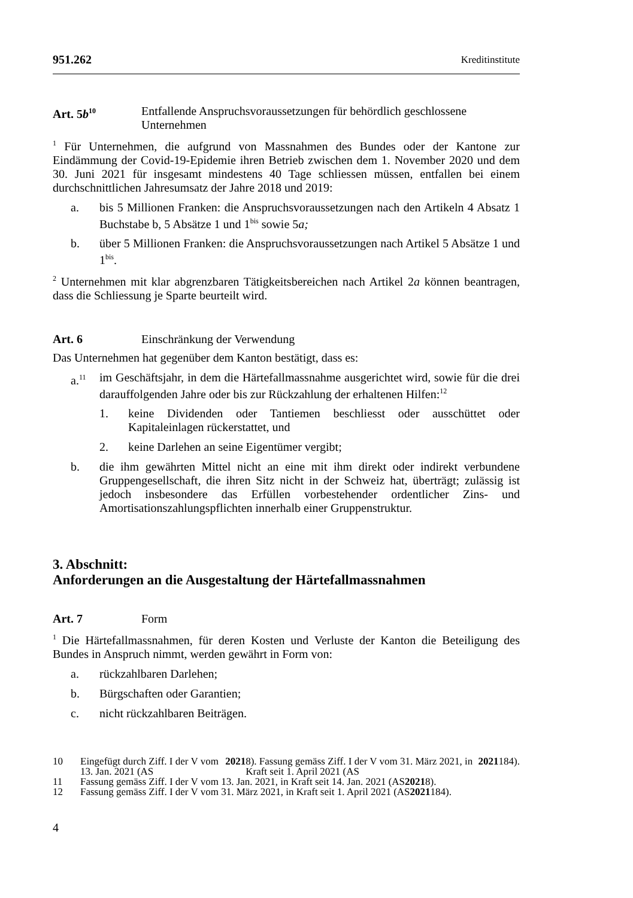951.262 Kreditinstitute
Art. 5b<sup>10</sup>
Entfallende Anspruchsvoraussetzungen für behördlich geschlossene Unternehmen
<sup>1</sup> Für Unternehmen, die aufgrund von Massnahmen des Bundes oder der Kantone zur Eindämmung der Covid-19-Epidemie ihren Betrieb zwischen dem 1. November 2020 und dem 30. Juni 2021 für insgesamt mindestens 40 Tage schliessen müssen, entfallen bei einem durchschnittlichen Jahresumsatz der Jahre 2018 und 2019:
a. bis 5 Millionen Franken: die Anspruchsvoraussetzungen nach den Artikeln 4 Absatz 1 Buchstabe b, 5 Absätze 1 und 1<sup>bis</sup> sowie 5a;
b. über 5 Millionen Franken: die Anspruchsvoraussetzungen nach Artikel 5 Absätze 1 und 1<sup>bis</sup>.
<sup>2</sup> Unternehmen mit klar abgrenzbaren Tätigkeitsbereichen nach Artikel 2a können beantragen, dass die Schliessung je Sparte beurteilt wird.
Art. 6 Einschränkung der Verwendung
Das Unternehmen hat gegenüber dem Kanton bestätigt, dass es:
a.<sup>11</sup>
im Geschäftsjahr, in dem die Härtefallmassnahme ausgerichtet wird, sowie für die drei darauffolgenden Jahre oder bis zur Rückzahlung der erhaltenen Hilfen:<sup>12</sup>
1. keine Dividenden oder Tantiemen beschliesst oder ausschüttet oder Kapitaleinlagen rückerstattet, und
2. keine Darlehen an seine Eigentümer vergibt;
b. die ihm gewährten Mittel nicht an eine mit ihm direkt oder indirekt verbundene Gruppengesellschaft, die ihren Sitz nicht in der Schweiz hat, überträgt; zulässig ist jedoch insbesondere das Erfüllen vorbestehender ordentlicher Zins- und Amortisationszahlungspflichten innerhalb einer Gruppenstruktur.
3. Abschnitt:
Anforderungen an die Ausgestaltung der Härtefallmassnahmen
Art. 7 Form
<sup>1</sup> Die Härtefallmassnahmen, für deren Kosten und Verluste der Kanton die Beteiligung des Bundes in Anspruch nimmt, werden gewährt in Form von:
a. rückzahlbaren Darlehen;
b. Bürgschaften oder Garantien;
c. nicht rückzahlbaren Beiträgen.
10 Eingefügt durch Ziff. I der V vom 13. Jan. 2021 (AS 2021 8). Fassung gemäss Ziff. I der V vom 31. März 2021, in Kraft seit 1. April 2021 (AS 2021 184).
11 Fassung gemäss Ziff. I der V vom 13. Jan. 2021, in Kraft seit 14. Jan. 2021 (AS 2021 8).
12 Fassung gemäss Ziff. I der V vom 31. März 2021, in Kraft seit 1. April 2021 (AS 2021 184).
4